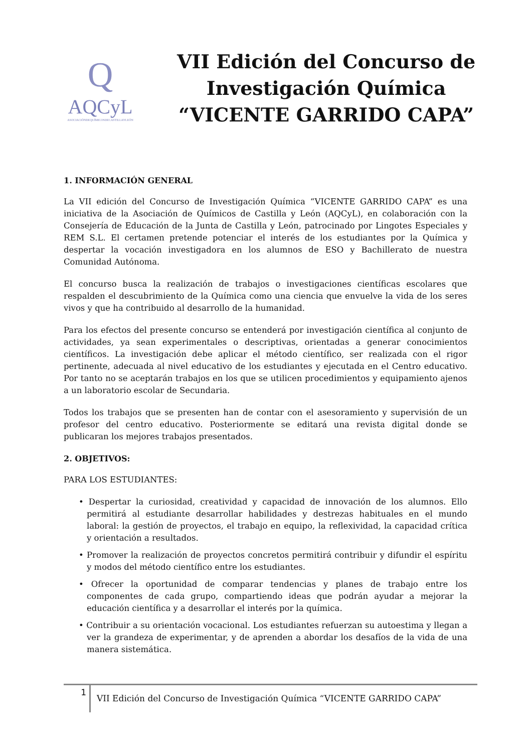Q
AQCyL
ASOCIACIÓNDEQUÍMICOSDECASTILLAYLEÓN
VII Edición del Concurso de Investigación Química “VICENTE GARRIDO CAPA”
1. INFORMACIÓN GENERAL
La VII edición del Concurso de Investigación Química “VICENTE GARRIDO CAPA” es una iniciativa de la Asociación de Químicos de Castilla y León (AQCyL), en colaboración con la Consejería de Educación de la Junta de Castilla y León, patrocinado por Lingotes Especiales y REM S.L. El certamen pretende potenciar el interés de los estudiantes por la Química y despertar la vocación investigadora en los alumnos de ESO y Bachillerato de nuestra Comunidad Autónoma.
El concurso busca la realización de trabajos o investigaciones científicas escolares que respalden el descubrimiento de la Química como una ciencia que envuelve la vida de los seres vivos y que ha contribuido al desarrollo de la humanidad.
Para los efectos del presente concurso se entenderá por investigación científica al conjunto de actividades, ya sean experimentales o descriptivas, orientadas a generar conocimientos científicos. La investigación debe aplicar el método científico, ser realizada con el rigor pertinente, adecuada al nivel educativo de los estudiantes y ejecutada en el Centro educativo. Por tanto no se aceptarán trabajos en los que se utilicen procedimientos y equipamiento ajenos a un laboratorio escolar de Secundaria.
Todos los trabajos que se presenten han de contar con el asesoramiento y supervisión de un profesor del centro educativo. Posteriormente se editará una revista digital donde se publicaran los mejores trabajos presentados.
2. OBJETIVOS:
PARA LOS ESTUDIANTES:
• Despertar la curiosidad, creatividad y capacidad de innovación de los alumnos. Ello permitirá al estudiante desarrollar habilidades y destrezas habituales en el mundo laboral: la gestión de proyectos, el trabajo en equipo, la reflexividad, la capacidad crítica y orientación a resultados.
• Promover la realización de proyectos concretos permitirá contribuir y difundir el espíritu y modos del método científico entre los estudiantes.
• Ofrecer la oportunidad de comparar tendencias y planes de trabajo entre los componentes de cada grupo, compartiendo ideas que podrán ayudar a mejorar la educación científica y a desarrollar el interés por la química.
• Contribuir a su orientación vocacional. Los estudiantes refuerzan su autoestima y llegan a ver la grandeza de experimentar, y de aprenden a abordar los desafíos de la vida de una manera sistemática.
1
VII Edición del Concurso de Investigación Química “VICENTE GARRIDO CAPA”